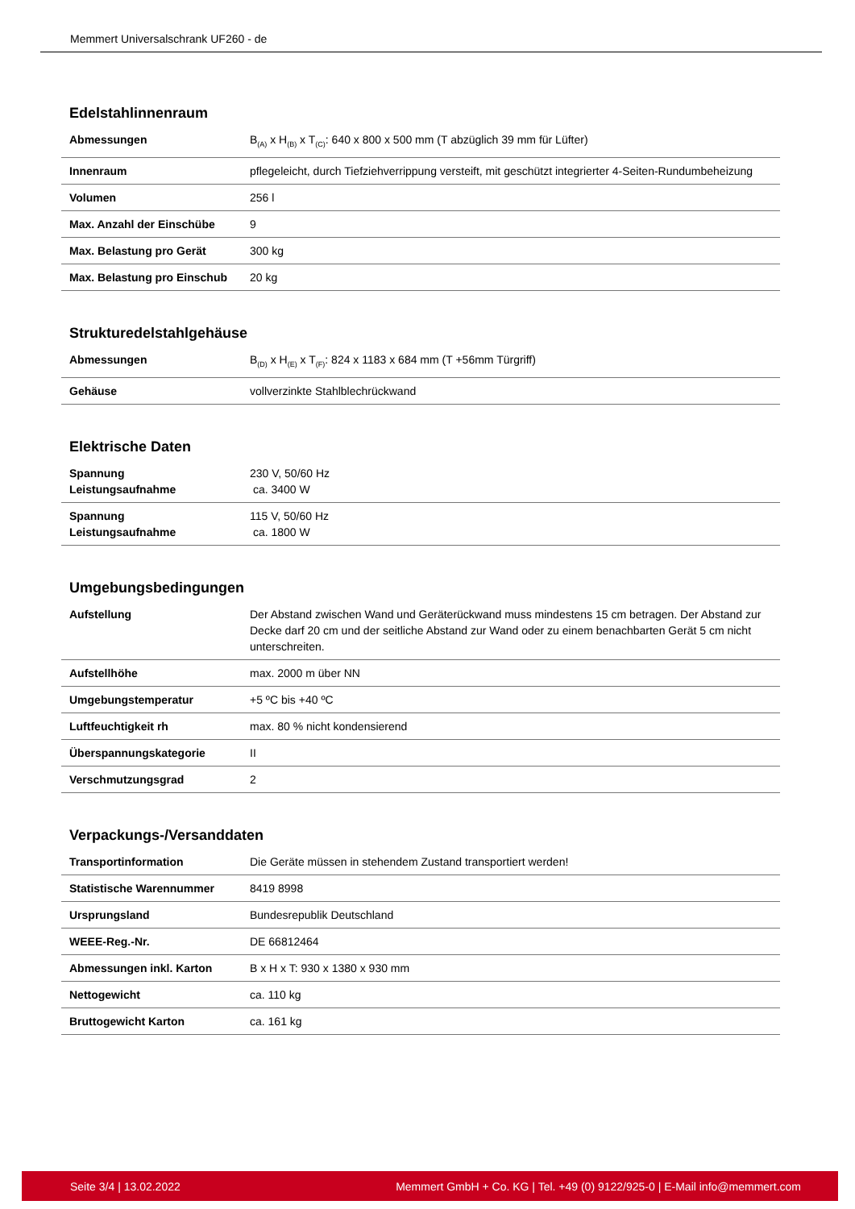Memmert Universalschrank UF260 - de
Edelstahlinnenraum
| Abmessungen | B<sub>(A)</sub> x H<sub>(B)</sub> x T<sub>(C)</sub>: 640 x 800 x 500 mm (T abzüglich 39 mm für Lüfter) |
| Innenraum | pflegeleicht, durch Tiefziehverrippung versteift, mit geschützt integrierter 4-Seiten-Rundumbeheizung |
| Volumen | 256 l |
| Max. Anzahl der Einschübe | 9 |
| Max. Belastung pro Gerät | 300 kg |
| Max. Belastung pro Einschub | 20 kg |
Strukturedelstahlgehäuse
| Abmessungen | B<sub>(D)</sub> x H<sub>(E)</sub> x T<sub>(F)</sub>: 824 x 1183 x 684 mm (T +56mm Türgriff) |
| Gehäuse | vollverzinkte Stahlblechrückwand |
Elektrische Daten
| Spannung Leistungsaufnahme | 230 V, 50/60 Hz ca. 3400 W |
| Spannung Leistungsaufnahme | 115 V, 50/60 Hz ca. 1800 W |
Umgebungsbedingungen
| Aufstellung | Der Abstand zwischen Wand und Geräterückwand muss mindestens 15 cm betragen. Der Abstand zur Decke darf 20 cm und der seitliche Abstand zur Wand oder zu einem benachbarten Gerät 5 cm nicht unterschreiten. |
| Aufstellhöhe | max. 2000 m über NN |
| Umgebungstemperatur | +5 ºC bis +40 ºC |
| Luftfeuchtigkeit rh | max. 80 % nicht kondensierend |
| Überspannungskategorie | II |
| Verschmutzungsgrad | 2 |
Verpackungs-/Versanddaten
| Transportinformation | Die Geräte müssen in stehendem Zustand transportiert werden! |
| Statistische Warennummer | 8419 8998 |
| Ursprungsland | Bundesrepublik Deutschland |
| WEEE-Reg.-Nr. | DE 66812464 |
| Abmessungen inkl. Karton | B x H x T: 930 x 1380 x 930 mm |
| Nettogewicht | ca. 110 kg |
| Bruttogewicht Karton | ca. 161 kg |
Seite 3/4 | 13.02.2022 Memmert GmbH + Co. KG | Tel. +49 (0) 9122/925-0 | E-Mail info@memmert.com